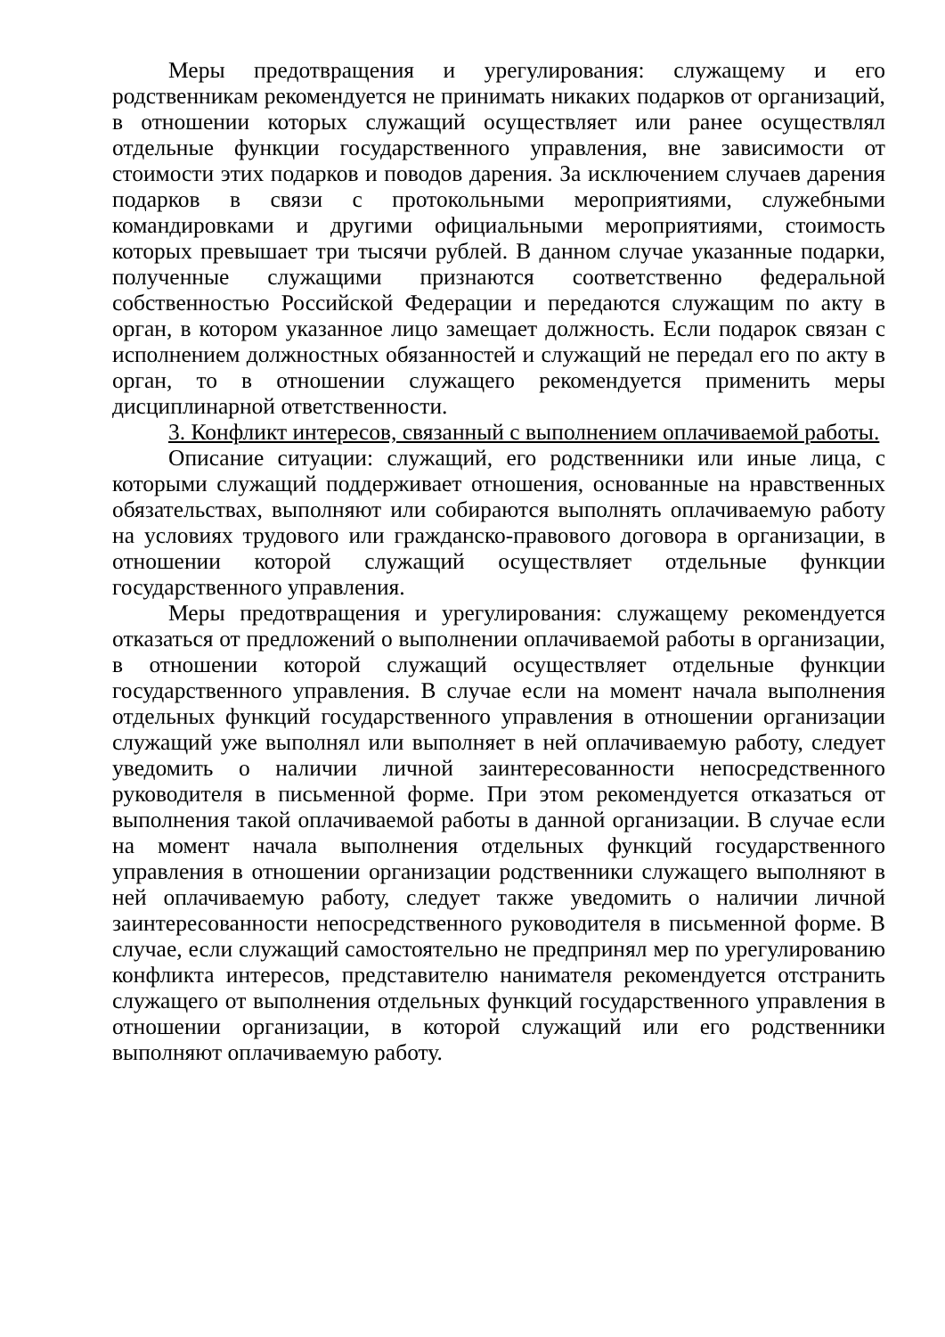Меры предотвращения и урегулирования: служащему и его родственникам рекомендуется не принимать никаких подарков от организаций, в отношении которых служащий осуществляет или ранее осуществлял отдельные функции государственного управления, вне зависимости от стоимости этих подарков и поводов дарения. За исключением случаев дарения подарков в связи с протокольными мероприятиями, служебными командировками и другими официальными мероприятиями, стоимость которых превышает три тысячи рублей. В данном случае указанные подарки, полученные служащими признаются соответственно федеральной собственностью Российской Федерации и передаются служащим по акту в орган, в котором указанное лицо замещает должность. Если подарок связан с исполнением должностных обязанностей и служащий не передал его по акту в орган, то в отношении служащего рекомендуется применить меры дисциплинарной ответственности.
3. Конфликт интересов, связанный с выполнением оплачиваемой работы.
Описание ситуации: служащий, его родственники или иные лица, с которыми служащий поддерживает отношения, основанные на нравственных обязательствах, выполняют или собираются выполнять оплачиваемую работу на условиях трудового или гражданско-правового договора в организации, в отношении которой служащий осуществляет отдельные функции государственного управления.
Меры предотвращения и урегулирования: служащему рекомендуется отказаться от предложений о выполнении оплачиваемой работы в организации, в отношении которой служащий осуществляет отдельные функции государственного управления. В случае если на момент начала выполнения отдельных функций государственного управления в отношении организации служащий уже выполнял или выполняет в ней оплачиваемую работу, следует уведомить о наличии личной заинтересованности непосредственного руководителя в письменной форме. При этом рекомендуется отказаться от выполнения такой оплачиваемой работы в данной организации. В случае если на момент начала выполнения отдельных функций государственного управления в отношении организации родственники служащего выполняют в ней оплачиваемую работу, следует также уведомить о наличии личной заинтересованности непосредственного руководителя в письменной форме. В случае, если служащий самостоятельно не предпринял мер по урегулированию конфликта интересов, представителю нанимателя рекомендуется отстранить служащего от выполнения отдельных функций государственного управления в отношении организации, в которой служащий или его родственники выполняют оплачиваемую работу.